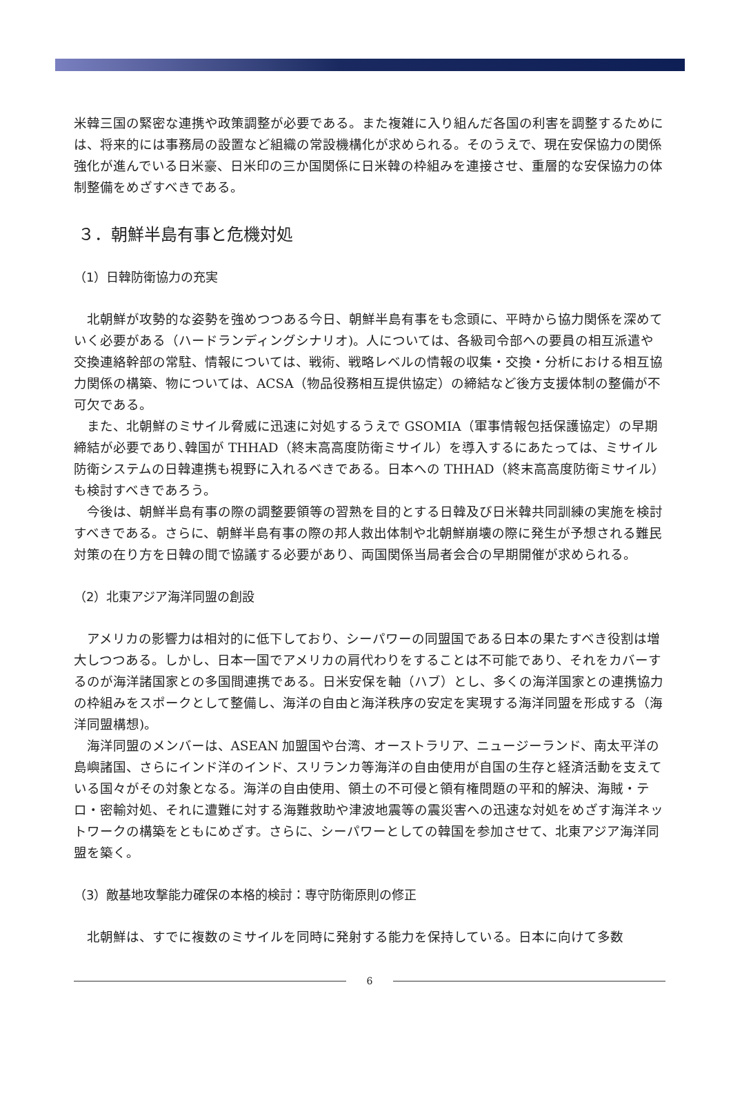米韓三国の緊密な連携や政策調整が必要である。また複雑に入り組んだ各国の利害を調整するためには、将来的には事務局の設置など組織の常設機構化が求められる。そのうえで、現在安保協力の関係強化が進んでいる日米豪、日米印の三か国関係に日米韓の枠組みを連接させ、重層的な安保協力の体制整備をめざすべきである。
３．朝鮮半島有事と危機対処
（1）日韓防衛協力の充実
北朝鮮が攻勢的な姿勢を強めつつある今日、朝鮮半島有事をも念頭に、平時から協力関係を深めていく必要がある（ハードランディングシナリオ)。人については、各級司令部への要員の相互派遣や交換連絡幹部の常駐、情報については、戦術、戦略レベルの情報の収集・交換・分析における相互協力関係の構築、物については、ACSA（物品役務相互提供協定）の締結など後方支援体制の整備が不可欠である。
また、北朝鮮のミサイル脅威に迅速に対処するうえで GSOMIA（軍事情報包括保護協定）の早期締結が必要であり､韓国が THHAD（終末高高度防衛ミサイル）を導入するにあたっては、ミサイル防衛システムの日韓連携も視野に入れるべきである。日本への THHAD（終末高高度防衛ミサイル）も検討すべきであろう。
今後は、朝鮮半島有事の際の調整要領等の習熟を目的とする日韓及び日米韓共同訓練の実施を検討すべきである。さらに、朝鮮半島有事の際の邦人救出体制や北朝鮮崩壊の際に発生が予想される難民対策の在り方を日韓の間で協議する必要があり、両国関係当局者会合の早期開催が求められる。
（2）北東アジア海洋同盟の創設
アメリカの影響力は相対的に低下しており、シーパワーの同盟国である日本の果たすべき役割は増大しつつある。しかし、日本一国でアメリカの肩代わりをすることは不可能であり、それをカバーするのが海洋諸国家との多国間連携である。日米安保を軸（ハブ）とし、多くの海洋国家との連携協力の枠組みをスポークとして整備し、海洋の自由と海洋秩序の安定を実現する海洋同盟を形成する（海洋同盟構想)。
海洋同盟のメンバーは、ASEAN 加盟国や台湾、オーストラリア、ニュージーランド、南太平洋の島嶼諸国、さらにインド洋のインド、スリランカ等海洋の自由使用が自国の生存と経済活動を支えている国々がその対象となる。海洋の自由使用、領土の不可侵と領有権問題の平和的解決、海賊・テロ・密輸対処、それに遭難に対する海難救助や津波地震等の震災害への迅速な対処をめざす海洋ネットワークの構築をともにめざす。さらに、シーパワーとしての韓国を参加させて、北東アジア海洋同盟を築く。
（3）敵基地攻撃能力確保の本格的検討：専守防衛原則の修正
北朝鮮は、すでに複数のミサイルを同時に発射する能力を保持している。日本に向けて多数
6